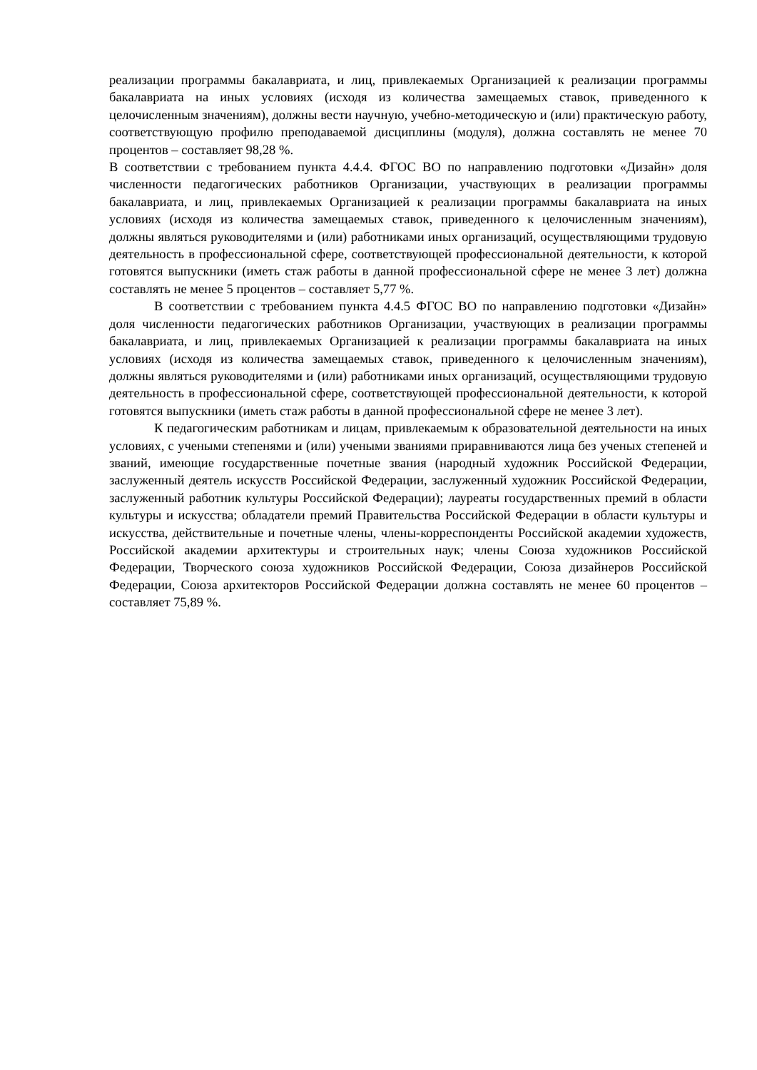реализации программы бакалавриата, и лиц, привлекаемых Организацией к реализации программы бакалавриата на иных условиях (исходя из количества замещаемых ставок, приведенного к целочисленным значениям), должны вести научную, учебно-методическую и (или) практическую работу, соответствующую профилю преподаваемой дисциплины (модуля), должна составлять не менее 70 процентов – составляет 98,28 %.
В соответствии с требованием пункта 4.4.4. ФГОС ВО по направлению подготовки «Дизайн» доля численности педагогических работников Организации, участвующих в реализации программы бакалавриата, и лиц, привлекаемых Организацией к реализации программы бакалавриата на иных условиях (исходя из количества замещаемых ставок, приведенного к целочисленным значениям), должны являться руководителями и (или) работниками иных организаций, осуществляющими трудовую деятельность в профессиональной сфере, соответствующей профессиональной деятельности, к которой готовятся выпускники (иметь стаж работы в данной профессиональной сфере не менее 3 лет) должна составлять не менее 5 процентов – составляет 5,77 %.
В соответствии с требованием пункта 4.4.5 ФГОС ВО по направлению подготовки «Дизайн» доля численности педагогических работников Организации, участвующих в реализации программы бакалавриата, и лиц, привлекаемых Организацией к реализации программы бакалавриата на иных условиях (исходя из количества замещаемых ставок, приведенного к целочисленным значениям), должны являться руководителями и (или) работниками иных организаций, осуществляющими трудовую деятельность в профессиональной сфере, соответствующей профессиональной деятельности, к которой готовятся выпускники (иметь стаж работы в данной профессиональной сфере не менее 3 лет).
К педагогическим работникам и лицам, привлекаемым к образовательной деятельности на иных условиях, с учеными степенями и (или) учеными званиями приравниваются лица без ученых степеней и званий, имеющие государственные почетные звания (народный художник Российской Федерации, заслуженный деятель искусств Российской Федерации, заслуженный художник Российской Федерации, заслуженный работник культуры Российской Федерации); лауреаты государственных премий в области культуры и искусства; обладатели премий Правительства Российской Федерации в области культуры и искусства, действительные и почетные члены, члены-корреспонденты Российской академии художеств, Российской академии архитектуры и строительных наук; члены Союза художников Российской Федерации, Творческого союза художников Российской Федерации, Союза дизайнеров Российской Федерации, Союза архитекторов Российской Федерации должна составлять не менее 60 процентов – составляет 75,89 %.